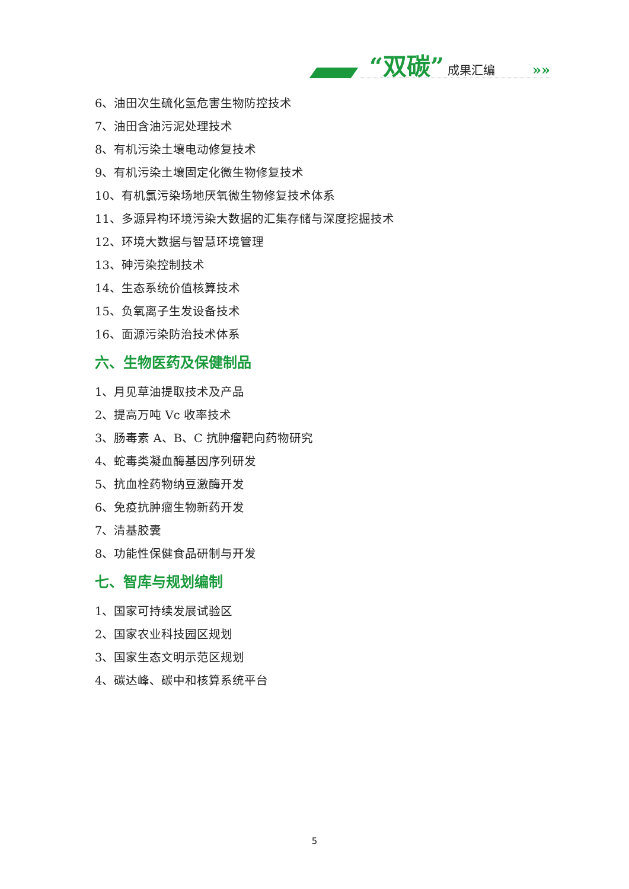“双碳” 成果汇编
»»
6、油田次生硫化氢危害生物防控技术
7、油田含油污泥处理技术
8、有机污染土壤电动修复技术
9、有机污染土壤固定化微生物修复技术
10、有机氯污染场地厌氧微生物修复技术体系
11、多源异构环境污染大数据的汇集存储与深度挖掘技术
12、环境大数据与智慧环境管理
13、砷污染控制技术
14、生态系统价值核算技术
15、负氧离子生发设备技术
16、面源污染防治技术体系
六、生物医药及保健制品
1、月见草油提取技术及产品
2、提高万吨 Vc 收率技术
3、肠毒素 A、B、C 抗肿瘤靶向药物研究
4、蛇毒类凝血酶基因序列研发
5、抗血栓药物纳豆激酶开发
6、免疫抗肿瘤生物新药开发
7、清基胶囊
8、功能性保健食品研制与开发
七、智库与规划编制
1、国家可持续发展试验区
2、国家农业科技园区规划
3、国家生态文明示范区规划
4、碳达峰、碳中和核算系统平台
5